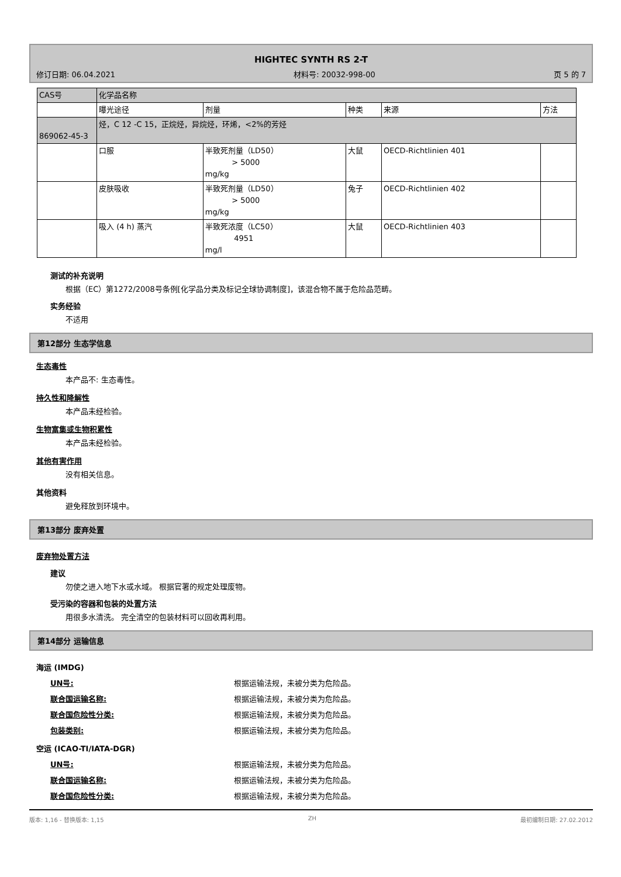HIGHTEC SYNTH RS 2-T
修订日期: 06.04.2021 材料号: 20032-998-00 页 5 的 7
| CAS号 | 化学品名称 | | | | |
| --- | --- | --- | --- | --- | --- |
| | 曝光途径 | 剂量 | 种类 | 来源 | 方法 |
| 869062-45-3 | 烃，C 12 -C 15，正烷烃，异烷烃，环烯，<2%的芳烃 | | | | |
| | 口服 | 半致死剂量（LD50） > 5000 mg/kg | 大鼠 | OECD-Richtlinien 401 | |
| | 皮肤吸收 | 半致死剂量（LD50） > 5000 mg/kg | 兔子 | OECD-Richtlinien 402 | |
| | 吸入 (4 h) 蒸汽 | 半致死浓度（LC50） 4951 mg/l | 大鼠 | OECD-Richtlinien 403 | |
测试的补充说明
根据（EC）第1272/2008号条例[化学品分类及标记全球协调制度]，该混合物不属于危险品范畴。
实务经验
不适用
第12部分 生态学信息
生态毒性
本产品不: 生态毒性。
持久性和降解性
本产品未经检验。
生物富集或生物积累性
本产品未经检验。
其他有害作用
没有相关信息。
其他资料
避免释放到环境中。
第13部分 废弃处置
废弃物处置方法
建议
勿使之进入地下水或水域。 根据官署的规定处理废物。
受污染的容器和包装的处置方法
用很多水清洗。 完全清空的包装材料可以回收再利用。
第14部分 运输信息
海运 (IMDG)
UN号: 根据运输法规，未被分类为危险品。
联合国运输名称: 根据运输法规，未被分类为危险品。
联合国危险性分类: 根据运输法规，未被分类为危险品。
包装类别: 根据运输法规，未被分类为危险品。
空运 (ICAO-TI/IATA-DGR)
UN号: 根据运输法规，未被分类为危险品。
联合国运输名称: 根据运输法规，未被分类为危险品。
联合国危险性分类: 根据运输法规，未被分类为危险品。
版本: 1,16 - 替换版本: 1,15 ZH 最初编制日期: 27.02.2012